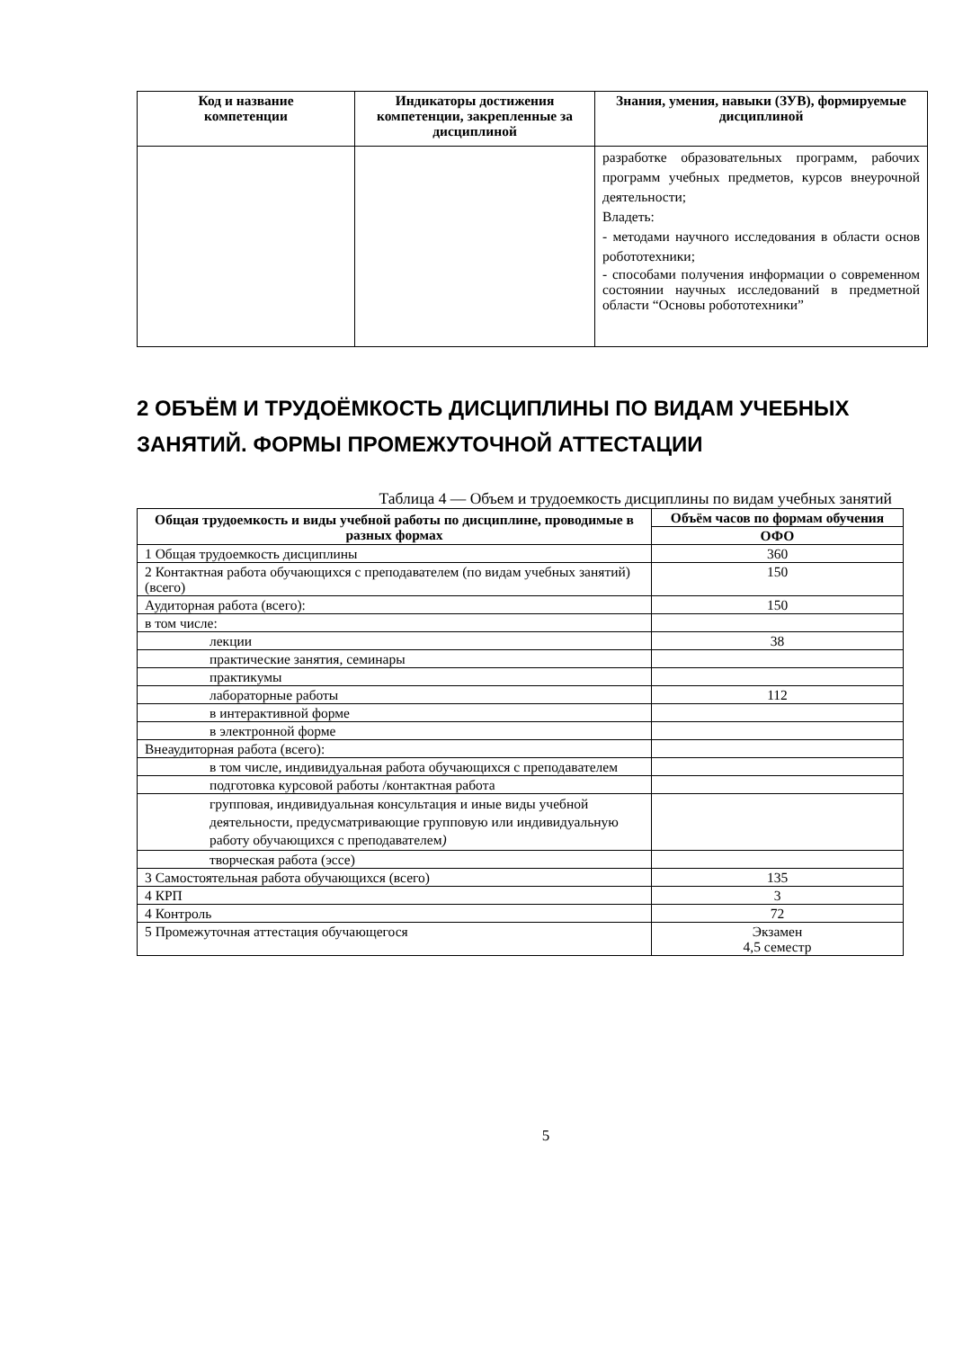| Код и название компетенции | Индикаторы достижения компетенции, закрепленные за дисциплиной | Знания, умения, навыки (ЗУВ), формируемые дисциплиной |
| --- | --- | --- |
| | | разработке образовательных программ, рабочих программ учебных предметов, курсов внеурочной деятельности; Владеть: - методами научного исследования в области основ робототехники; - способами получения информации о современном состоянии научных исследований в предметной области “Основы робототехники” |
2 ОБЪЁМ И ТРУДОЁМКОСТЬ ДИСЦИПЛИНЫ ПО ВИДАМ УЧЕБНЫХ ЗАНЯТИЙ. ФОРМЫ ПРОМЕЖУТОЧНОЙ АТТЕСТАЦИИ
Таблица 4 — Объем и трудоемкость дисциплины по видам учебных занятий
| Общая трудоемкость и виды учебной работы по дисциплине, проводимые в разных формах | Объём часов по формам обучения |
| --- | --- |
| | ОФО |
| 1 Общая трудоемкость дисциплины | 360 |
| 2 Контактная работа обучающихся с преподавателем (по видам учебных занятий) (всего) | 150 |
| Аудиторная работа (всего): | 150 |
| в том числе: | |
| лекции | 38 |
| практические занятия, семинары | |
| практикумы | |
| лабораторные работы | 112 |
| в интерактивной форме | |
| в электронной форме | |
| Внеаудиторная работа (всего): | |
| в том числе, индивидуальная работа обучающихся с преподавателем | |
| подготовка курсовой работы /контактная работа | |
| групповая, индивидуальная консультация и иные виды учебной деятельности, предусматривающие групповую или индивидуальную работу обучающихся с преподавателем ) | |
| творческая работа (эссе) | |
| 3 Самостоятельная работа обучающихся (всего) | 135 |
| 4 КРП | 3 |
| 4 Контроль | 72 |
| 5 Промежуточная аттестация обучающегося | Экзамен 4,5 семестр |
5